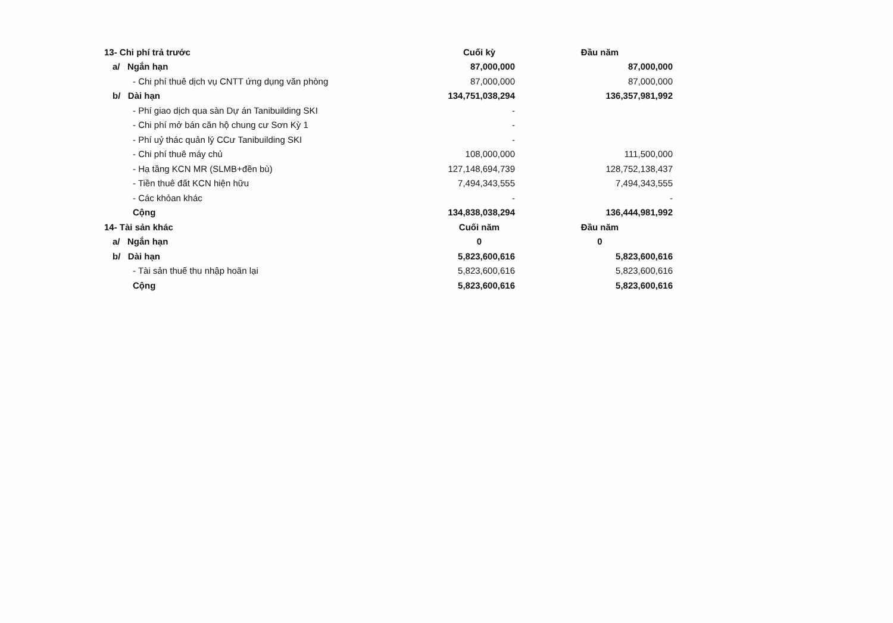| 13- Chi phí trả trước | Cuối kỳ | Đầu năm |
| a/ Ngắn hạn | 87,000,000 | 87,000,000 |
| - Chi phí thuê dịch vụ CNTT ứng dụng văn phòng | 87,000,000 | 87,000,000 |
| b/ Dài hạn | 134,751,038,294 | 136,357,981,992 |
| - Phí giao dịch qua sàn Dự án Tanibuilding SKI | - | |
| - Chi phí mở bán căn hộ chung cư Sơn Kỳ 1 | - | |
| - Phí uỷ thác quản lý CCư Tanibuilding SKI | - | |
| - Chi phí thuê máy chủ | 108,000,000 | 111,500,000 |
| - Hạ tầng KCN MR (SLMB+đền bù) | 127,148,694,739 | 128,752,138,437 |
| - Tiền thuê đất KCN hiện hữu | 7,494,343,555 | 7,494,343,555 |
| - Các khỏan khác | - | - |
| Cộng | 134,838,038,294 | 136,444,981,992 |
| 14- Tài sản khác | Cuối năm | Đầu năm |
| a/ Ngắn hạn | 0 | 0 |
| b/ Dài hạn | 5,823,600,616 | 5,823,600,616 |
| - Tài sản thuế thu nhập hoãn lại | 5,823,600,616 | 5,823,600,616 |
| Cộng | 5,823,600,616 | 5,823,600,616 |